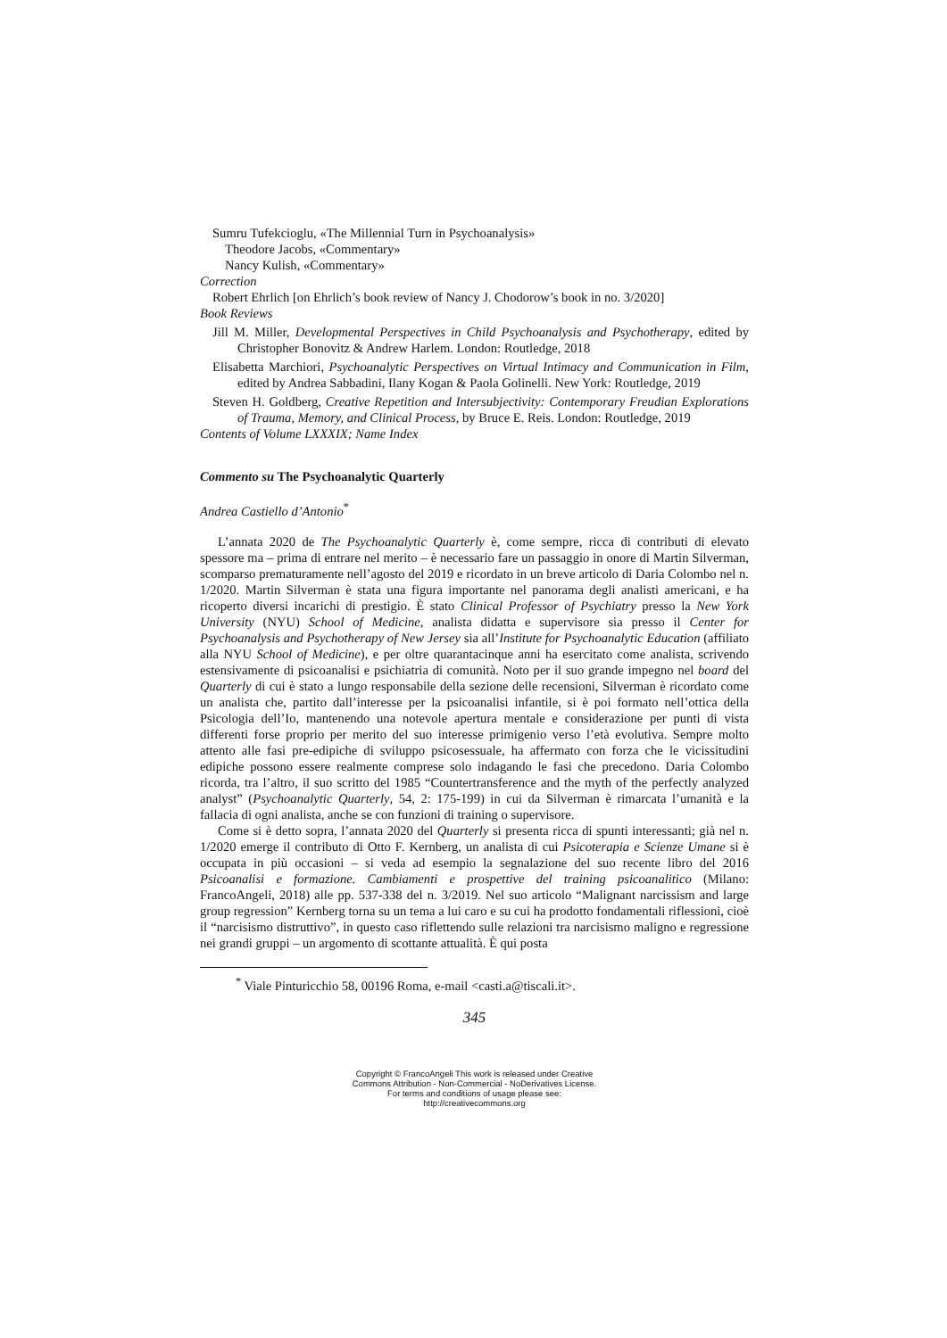Sumru Tufekcioglu, «The Millennial Turn in Psychoanalysis»
Theodore Jacobs, «Commentary»
Nancy Kulish, «Commentary»
Correction
Robert Ehrlich [on Ehrlich’s book review of Nancy J. Chodorow’s book in no. 3/2020]
Book Reviews
Jill M. Miller, Developmental Perspectives in Child Psychoanalysis and Psychotherapy, edited by Christopher Bonovitz & Andrew Harlem. London: Routledge, 2018
Elisabetta Marchiori, Psychoanalytic Perspectives on Virtual Intimacy and Communication in Film, edited by Andrea Sabbadini, Ilany Kogan & Paola Golinelli. New York: Routledge, 2019
Steven H. Goldberg, Creative Repetition and Intersubjectivity: Contemporary Freudian Explorations of Trauma, Memory, and Clinical Process, by Bruce E. Reis. London: Routledge, 2019
Contents of Volume LXXXIX; Name Index
Commento su The Psychoanalytic Quarterly
Andrea Castiello d’Antonio<sup>*</sup>
L’annata 2020 de The Psychoanalytic Quarterly è, come sempre, ricca di contributi di elevato spessore ma – prima di entrare nel merito – è necessario fare un passaggio in onore di Martin Silverman, scomparso prematuramente nell’agosto del 2019 e ricordato in un breve articolo di Daria Colombo nel n. 1/2020. Martin Silverman è stata una figura importante nel panorama degli analisti americani, e ha ricoperto diversi incarichi di prestigio. È stato Clinical Professor of Psychiatry presso la New York University (NYU) School of Medicine, analista didatta e supervisore sia presso il Center for Psychoanalysis and Psychotherapy of New Jersey sia all’Institute for Psychoanalytic Education (affiliato alla NYU School of Medicine), e per oltre quarantacinque anni ha esercitato come analista, scrivendo estensivamente di psicoanalisi e psichiatria di comunità. Noto per il suo grande impegno nel board del Quarterly di cui è stato a lungo responsabile della sezione delle recensioni, Silverman è ricordato come un analista che, partito dall’interesse per la psicoanalisi infantile, si è poi formato nell’ottica della Psicologia dell’Io, mantenendo una notevole apertura mentale e considerazione per punti di vista differenti forse proprio per merito del suo interesse primigenio verso l’età evolutiva. Sempre molto attento alle fasi pre-edipiche di sviluppo psicosessuale, ha affermato con forza che le vicissitudini edipiche possono essere realmente comprese solo indagando le fasi che precedono. Daria Colombo ricorda, tra l’altro, il suo scritto del 1985 “Countertransference and the myth of the perfectly analyzed analyst” (Psychoanalytic Quarterly, 54, 2: 175-199) in cui da Silverman è rimarcata l’umanità e la fallacia di ogni analista, anche se con funzioni di training o supervisore.
Come si è detto sopra, l’annata 2020 del Quarterly si presenta ricca di spunti interessanti; già nel n. 1/2020 emerge il contributo di Otto F. Kernberg, un analista di cui Psicoterapia e Scienze Umane si è occupata in più occasioni – si veda ad esempio la segnalazione del suo recente libro del 2016 Psicoanalisi e formazione. Cambiamenti e prospettive del training psicoanalitico (Milano: FrancoAngeli, 2018) alle pp. 537-338 del n. 3/2019. Nel suo articolo “Malignant narcissism and large group regression” Kernberg torna su un tema a lui caro e su cui ha prodotto fondamentali riflessioni, cioè il “narcisismo distruttivo”, in questo caso riflettendo sulle relazioni tra narcisismo maligno e regressione nei grandi gruppi – un argomento di scottante attualità. È qui posta
<sup>*</sup> Viale Pinturicchio 58, 00196 Roma, e-mail <casti.a@tiscali.it>.
345
Copyright © FrancoAngeli This work is released under Creative
Commons Attribution - Non-Commercial - NoDerivatives License.
For terms and conditions of usage please see:
http://creativecommons.org